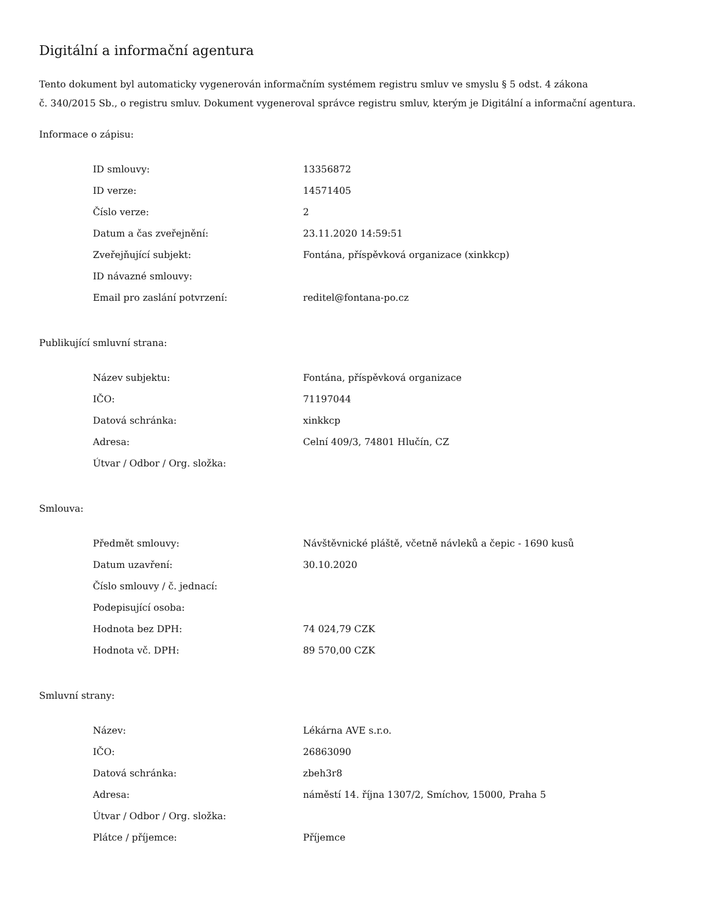Digitální a informační agentura
Tento dokument byl automaticky vygenerován informačním systémem registru smluv ve smyslu § 5 odst. 4 zákona
č. 340/2015 Sb., o registru smluv. Dokument vygeneroval správce registru smluv, kterým je Digitální a informační agentura.
Informace o zápisu:
| ID smlouvy: | 13356872 |
| ID verze: | 14571405 |
| Číslo verze: | 2 |
| Datum a čas zveřejnění: | 23.11.2020 14:59:51 |
| Zveřejňující subjekt: | Fontána, příspěvková organizace (xinkkcp) |
| ID návazné smlouvy: | |
| Email pro zaslání potvrzení: | reditel@fontana-po.cz |
Publikující smluvní strana:
| Název subjektu: | Fontána, příspěvková organizace |
| IČO: | 71197044 |
| Datová schránka: | xinkkcp |
| Adresa: | Celní 409/3, 74801 Hlučín, CZ |
| Útvar / Odbor / Org. složka: | |
Smlouva:
| Předmět smlouvy: | Návštěvnické pláště, včetně návleků a čepic - 1690 kusů |
| Datum uzavření: | 30.10.2020 |
| Číslo smlouvy / č. jednací: | |
| Podepisující osoba: | |
| Hodnota bez DPH: | 74 024,79 CZK |
| Hodnota vč. DPH: | 89 570,00 CZK |
Smluvní strany:
| Název: | Lékárna AVE s.r.o. |
| IČO: | 26863090 |
| Datová schránka: | zbeh3r8 |
| Adresa: | náměstí 14. října 1307/2, Smíchov, 15000, Praha 5 |
| Útvar / Odbor / Org. složka: | |
| Plátce / příjemce: | Příjemce |